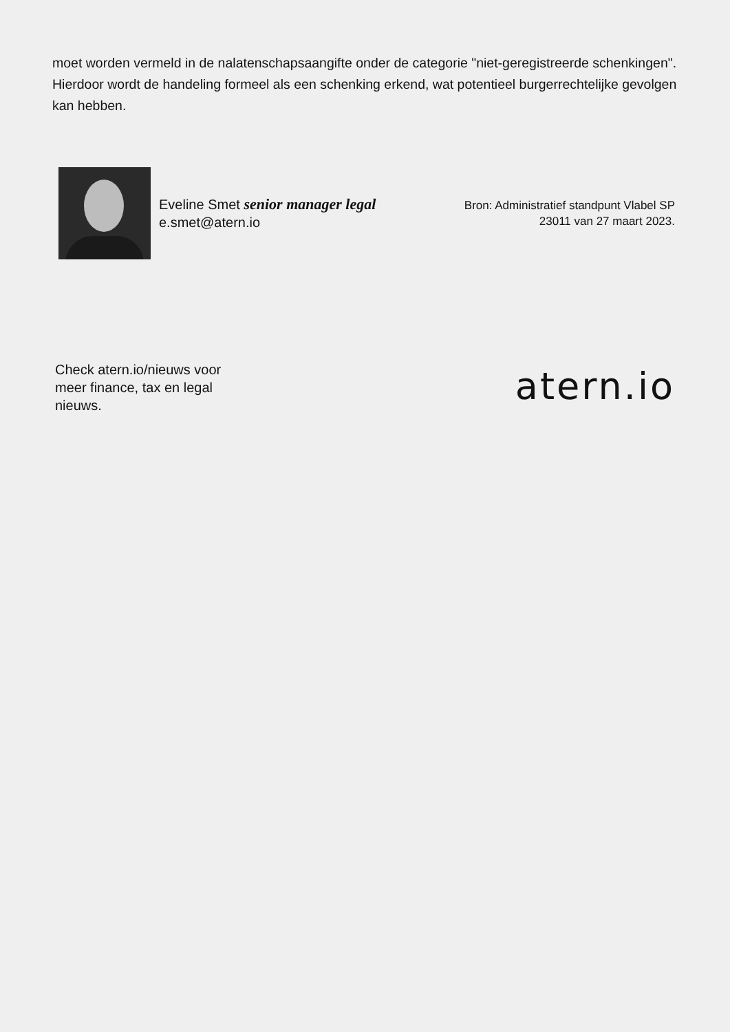moet worden vermeld in de nalatenschapsaangifte onder de categorie "niet-geregistreerde schenkingen". Hierdoor wordt de handeling formeel als een schenking erkend, wat potentieel burgerrechtelijke gevolgen kan hebben.
Eveline Smet senior manager legal
e.smet@atern.io
Bron: Administratief standpunt Vlabel SP
23011 van 27 maart 2023.
Check atern.io/nieuws voor meer finance, tax en legal nieuws.
atern.io